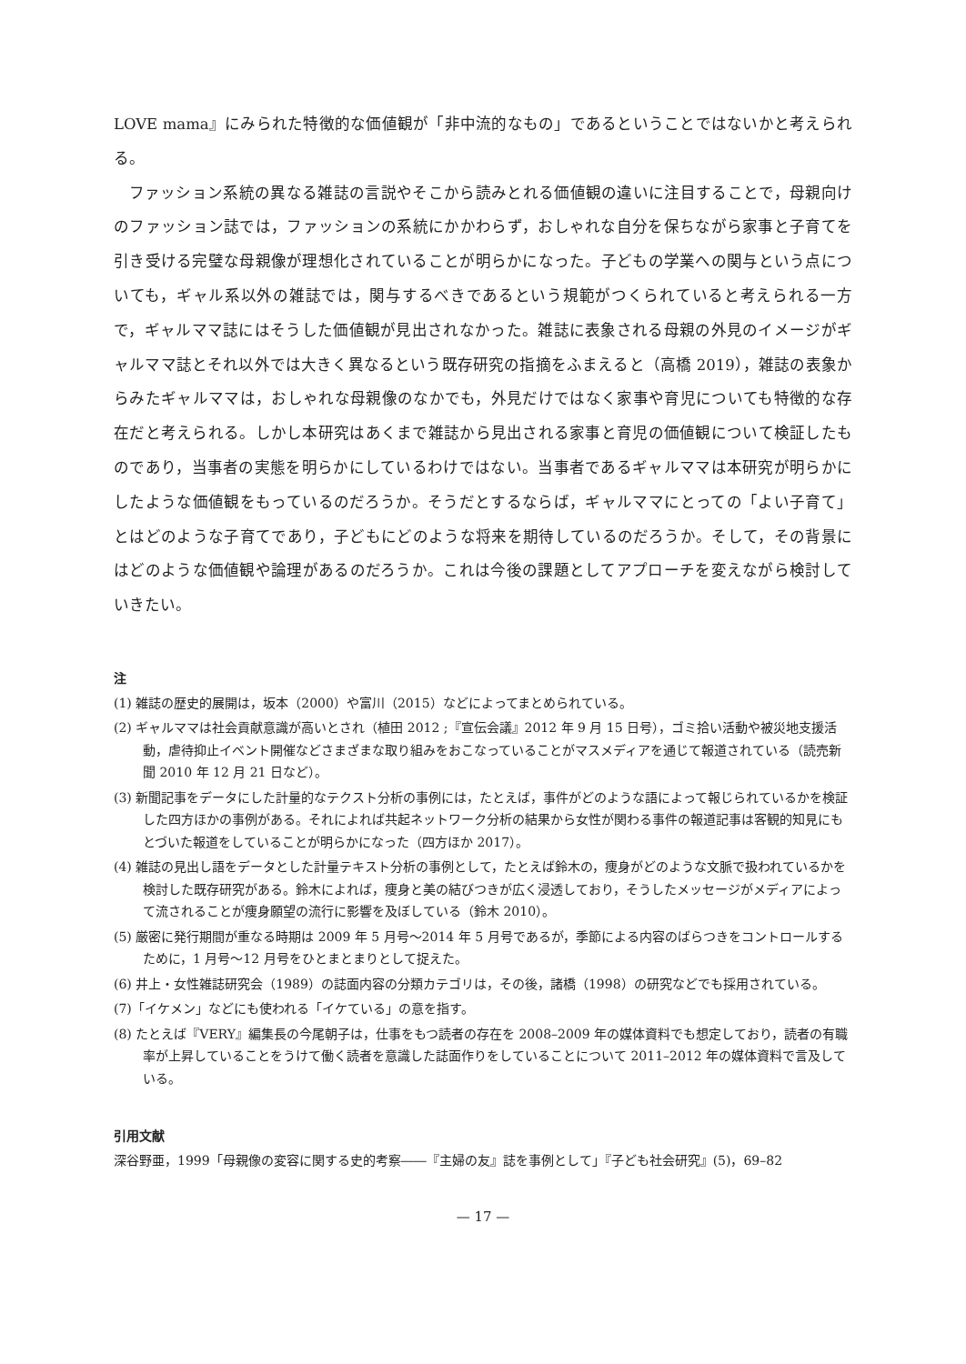LOVE mama』にみられた特徴的な価値観が「非中流的なもの」であるということではないかと考えられる。
ファッション系統の異なる雑誌の言説やそこから読みとれる価値観の違いに注目することで，母親向けのファッション誌では，ファッションの系統にかかわらず，おしゃれな自分を保ちながら家事と子育てを引き受ける完璧な母親像が理想化されていることが明らかになった。子どもの学業への関与という点についても，ギャル系以外の雑誌では，関与するべきであるという規範がつくられていると考えられる一方で，ギャルママ誌にはそうした価値観が見出されなかった。雑誌に表象される母親の外見のイメージがギャルママ誌とそれ以外では大きく異なるという既存研究の指摘をふまえると（高橋 2019），雑誌の表象からみたギャルママは，おしゃれな母親像のなかでも，外見だけではなく家事や育児についても特徴的な存在だと考えられる。しかし本研究はあくまで雑誌から見出される家事と育児の価値観について検証したものであり，当事者の実態を明らかにしているわけではない。当事者であるギャルママは本研究が明らかにしたような価値観をもっているのだろうか。そうだとするならば，ギャルママにとっての「よい子育て」とはどのような子育てであり，子どもにどのような将来を期待しているのだろうか。そして，その背景にはどのような価値観や論理があるのだろうか。これは今後の課題としてアプローチを変えながら検討していきたい。
注
(1) 雑誌の歴史的展開は，坂本（2000）や富川（2015）などによってまとめられている。
(2) ギャルママは社会貢献意識が高いとされ（植田 2012 ;『宣伝会議』2012 年 9 月 15 日号），ゴミ拾い活動や被災地支援活動，虐待抑止イベント開催などさまざまな取り組みをおこなっていることがマスメディアを通じて報道されている（読売新聞 2010 年 12 月 21 日など）。
(3) 新聞記事をデータにした計量的なテクスト分析の事例には，たとえば，事件がどのような語によって報じられているかを検証した四方ほかの事例がある。それによれば共起ネットワーク分析の結果から女性が関わる事件の報道記事は客観的知見にもとづいた報道をしていることが明らかになった（四方ほか 2017）。
(4) 雑誌の見出し語をデータとした計量テキスト分析の事例として，たとえば鈴木の，痩身がどのような文脈で扱われているかを検討した既存研究がある。鈴木によれば，痩身と美の結びつきが広く浸透しており，そうしたメッセージがメディアによって流されることが痩身願望の流行に影響を及ぼしている（鈴木 2010）。
(5) 厳密に発行期間が重なる時期は 2009 年 5 月号～2014 年 5 月号であるが，季節による内容のばらつきをコントロールするために，1 月号～12 月号をひとまとまりとして捉えた。
(6) 井上・女性雑誌研究会（1989）の誌面内容の分類カテゴリは，その後，諸橋（1998）の研究などでも採用されている。
(7)「イケメン」などにも使われる「イケている」の意を指す。
(8) たとえば『VERY』編集長の今尾朝子は，仕事をもつ読者の存在を 2008–2009 年の媒体資料でも想定しており，読者の有職率が上昇していることをうけて働く読者を意識した誌面作りをしていることについて 2011–2012 年の媒体資料で言及している。
引用文献
深谷野亜，1999「母親像の変容に関する史的考察――『主婦の友』誌を事例として」『子ども社会研究』(5)，69–82
— 17 —